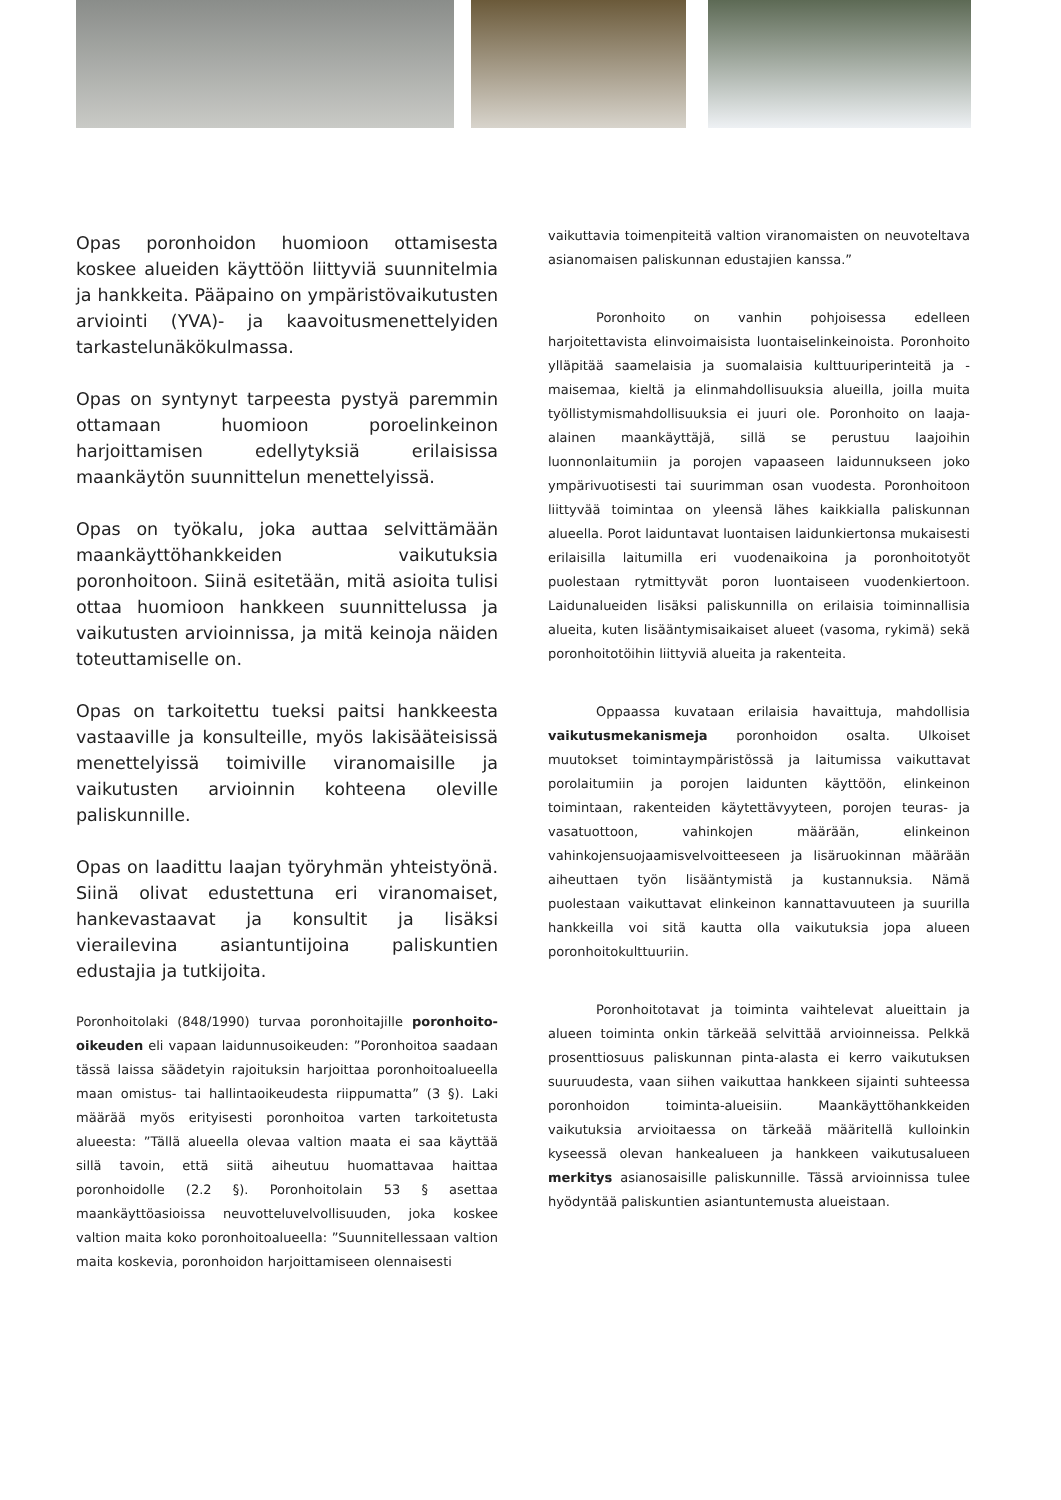Opas poronhoidon huomioon ottamisesta koskee alueiden käyttöön liittyviä suunnitelmia ja hankkeita. Pääpaino on ympäristövaikutusten arviointi (YVA)- ja kaavoitusmenettelyiden tarkastelunäkökulmassa.
Opas on syntynyt tarpeesta pystyä paremmin ottamaan huomioon poroelinkeinon harjoittamisen edellytyksiä erilaisissa maankäytön suunnittelun menettelyissä.
Opas on työkalu, joka auttaa selvittämään maankäyttöhankkeiden vaikutuksia poronhoitoon. Siinä esitetään, mitä asioita tulisi ottaa huomioon hankkeen suunnittelussa ja vaikutusten arvioinnissa, ja mitä keinoja näiden toteuttamiselle on.
Opas on tarkoitettu tueksi paitsi hankkeesta vastaaville ja konsulteille, myös lakisääteisissä menettelyissä toimiville viranomaisille ja vaikutusten arvioinnin kohteena oleville paliskunnille.
Opas on laadittu laajan työryhmän yhteistyönä. Siinä olivat edustettuna eri viranomaiset, hankevastaavat ja konsultit ja lisäksi vierailevina asiantuntijoina paliskuntien edustajia ja tutkijoita.
Poronhoitolaki (848/1990) turvaa poronhoitajille poronhoito-oikeuden eli vapaan laidunnusoikeuden: ”Poronhoitoa saadaan tässä laissa säädetyin rajoituksin harjoittaa poronhoitoalueella maan omistus- tai hallintaoikeudesta riippumatta” (3 §). Laki määrää myös erityisesti poronhoitoa varten tarkoitetusta alueesta: ”Tällä alueella olevaa valtion maata ei saa käyttää sillä tavoin, että siitä aiheutuu huomattavaa haittaa poronhoidolle (2.2 §). Poronhoitolain 53 § asettaa maankäyttöasioissa neuvotteluvelvollisuuden, joka koskee valtion maita koko poronhoitoalueella: ”Suunnitellessaan valtion maita koskevia, poronhoidon harjoittamiseen olennaisesti
vaikuttavia toimenpiteitä valtion viranomaisten on neuvoteltava asianomaisen paliskunnan edustajien kanssa.”
Poronhoito on vanhin pohjoisessa edelleen harjoitettavista elinvoimaisista luontaiselinkeinoista. Poronhoito ylläpitää saamelaisia ja suomalaisia kulttuuriperinteitä ja -maisemaa, kieltä ja elinmahdollisuuksia alueilla, joilla muita työllistymismahdollisuuksia ei juuri ole. Poronhoito on laaja-alainen maankäyttäjä, sillä se perustuu laajoihin luonnonlaitumiin ja porojen vapaaseen laidunnukseen joko ympärivuotisesti tai suurimman osan vuodesta. Poronhoitoon liittyvää toimintaa on yleensä lähes kaikkialla paliskunnan alueella. Porot laiduntavat luontaisen laidunkiertonsa mukaisesti erilaisilla laitumilla eri vuodenaikoina ja poronhoitotyöt puolestaan rytmittyvät poron luontaiseen vuodenkiertoon. Laidunalueiden lisäksi paliskunnilla on erilaisia toiminnallisia alueita, kuten lisääntymisaikaiset alueet (vasoma, rykimä) sekä poronhoitotöihin liittyviä alueita ja rakenteita.
Oppaassa kuvataan erilaisia havaittuja, mahdollisia vaikutusmekanismeja poronhoidon osalta. Ulkoiset muutokset toimintaympäristössä ja laitumissa vaikuttavat porolaitumiin ja porojen laidunten käyttöön, elinkeinon toimintaan, rakenteiden käytettävyyteen, porojen teuras- ja vasatuottoon, vahinkojen määrään, elinkeinon vahinkojensuojaamisvelvoitteeseen ja lisäruokinnan määrään aiheuttaen työn lisääntymistä ja kustannuksia. Nämä puolestaan vaikuttavat elinkeinon kannattavuuteen ja suurilla hankkeilla voi sitä kautta olla vaikutuksia jopa alueen poronhoitokulttuuriin.
Poronhoitotavat ja toiminta vaihtelevat alueittain ja alueen toiminta onkin tärkeää selvittää arvioinneissa. Pelkkä prosenttiosuus paliskunnan pinta-alasta ei kerro vaikutuksen suuruudesta, vaan siihen vaikuttaa hankkeen sijainti suhteessa poronhoidon toiminta-alueisiin. Maankäyttöhankkeiden vaikutuksia arvioitaessa on tärkeää määritellä kulloinkin kyseessä olevan hankealueen ja hankkeen vaikutusalueen merkitys asianosaisille paliskunnille. Tässä arvioinnissa tulee hyödyntää paliskuntien asiantuntemusta alueistaan.